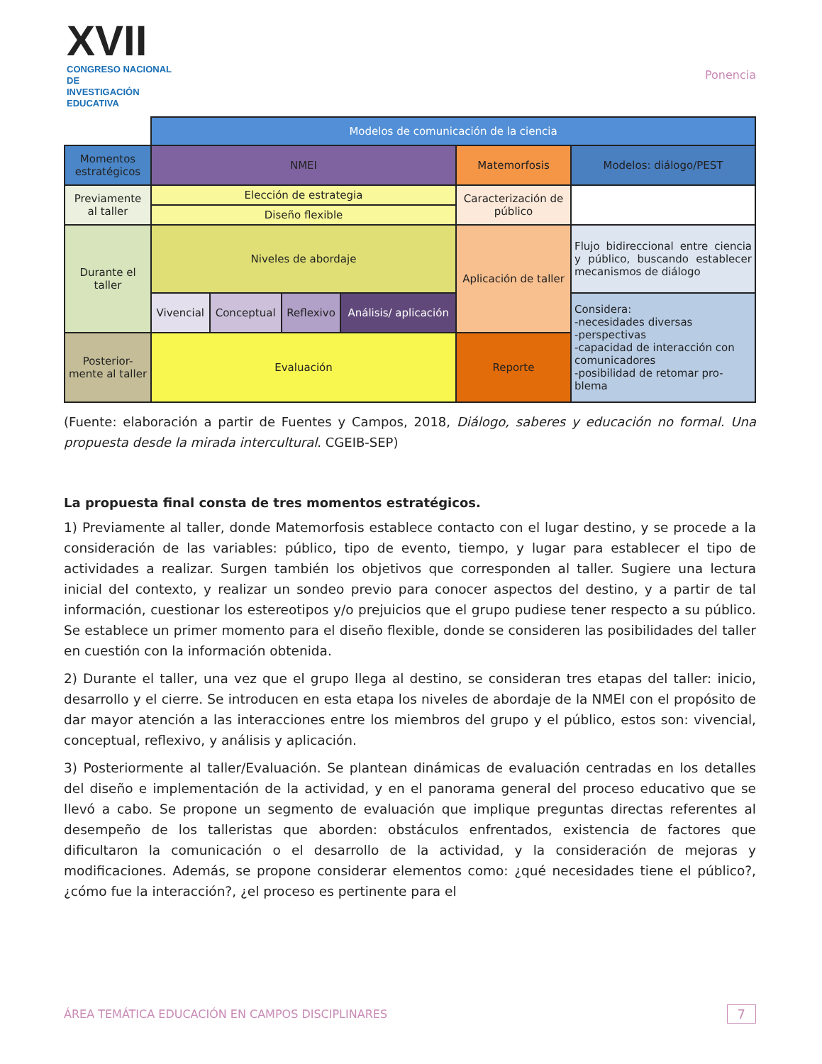XVII
CONGRESO NACIONAL DE
INVESTIGACIÓN EDUCATIVA
Ponencia
| | Modelos de comunicación de la ciencia | | | | | |
| Momentos estratégicos | NMEI | | | | Matemorfosis | Modelos: diálogo/PEST |
| Previamente al taller | Elección de estrategia | | | | Caracterización de público | |
| | Diseño flexible | | | | | |
| Durante el taller | Niveles de abordaje | | | | Aplicación de taller | Flujo bidireccional entre ciencia y público, buscando establecer mecanismos de diálogo |
| | Vivencial | Conceptual | Reflexivo | Análisis/ aplicación | | Considera: -necesidades diversas -perspectivas -capacidad de interacción con comunicadores -posibilidad de retomar pro-blema |
| Posterior-mente al taller | Evaluación | | | | Reporte | |
(Fuente: elaboración a partir de Fuentes y Campos, 2018, Diálogo, saberes y educación no formal. Una propuesta desde la mirada intercultural. CGEIB-SEP)
La propuesta final consta de tres momentos estratégicos.
1) Previamente al taller, donde Matemorfosis establece contacto con el lugar destino, y se procede a la consideración de las variables: público, tipo de evento, tiempo, y lugar para establecer el tipo de actividades a realizar. Surgen también los objetivos que corresponden al taller. Sugiere una lectura inicial del contexto, y realizar un sondeo previo para conocer aspectos del destino, y a partir de tal información, cuestionar los estereotipos y/o prejuicios que el grupo pudiese tener respecto a su público. Se establece un primer momento para el diseño flexible, donde se consideren las posibilidades del taller en cuestión con la información obtenida.
2) Durante el taller, una vez que el grupo llega al destino, se consideran tres etapas del taller: inicio, desarrollo y el cierre. Se introducen en esta etapa los niveles de abordaje de la NMEI con el propósito de dar mayor atención a las interacciones entre los miembros del grupo y el público, estos son: vivencial, conceptual, reflexivo, y análisis y aplicación.
3) Posteriormente al taller/Evaluación. Se plantean dinámicas de evaluación centradas en los detalles del diseño e implementación de la actividad, y en el panorama general del proceso educativo que se llevó a cabo. Se propone un segmento de evaluación que implique preguntas directas referentes al desempeño de los talleristas que aborden: obstáculos enfrentados, existencia de factores que dificultaron la comunicación o el desarrollo de la actividad, y la consideración de mejoras y modificaciones. Además, se propone considerar elementos como: ¿qué necesidades tiene el público?, ¿cómo fue la interacción?, ¿el proceso es pertinente para el
ÁREA TEMÁTICA EDUCACIÓN EN CAMPOS DISCIPLINARES
7